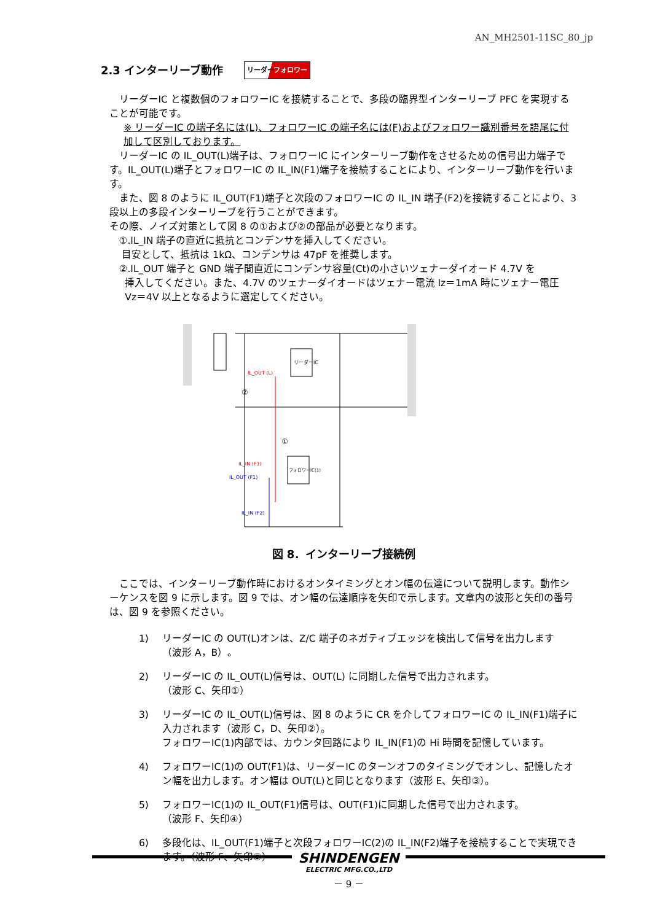AN_MH2501-11SC_80_jp
2.3 インターリーブ動作 リーダーフォロワー
リーダーIC と複数個のフォロワーIC を接続することで、多段の臨界型インターリーブ PFC を実現することが可能です。
※ リーダーIC の端子名には(L)、フォロワーIC の端子名には(F)およびフォロワー識別番号を語尾に付加して区別しております。
リーダーIC の IL_OUT(L)端子は、フォロワーIC にインターリーブ動作をさせるための信号出力端子です。IL_OUT(L)端子とフォロワーIC の IL_IN(F1)端子を接続することにより、インターリーブ動作を行います。
また、図 8 のように IL_OUT(F1)端子と次段のフォロワーIC の IL_IN 端子(F2)を接続することにより、3 段以上の多段インターリーブを行うことができます。
その際、ノイズ対策として図 8 の①および②の部品が必要となります。
①.IL_IN 端子の直近に抵抗とコンデンサを挿入してください。
目安として、抵抗は 1kΩ、コンデンサは 47pF を推奨します。
②.IL_OUT 端子と GND 端子間直近にコンデンサ容量(Ct)の小さいツェナーダイオード 4.7V を
挿入してください。また、4.7V のツェナーダイオードはツェナー電流 Iz＝1mA 時にツェナー電圧
Vz＝4V 以上となるように選定してください。
リーダーIC
フォロワーIC(1)
IL_OUT (L)
IL_IN (F1)
IL_OUT (F1)
IL_IN (F2)
②
①
図 8．インターリーブ接続例
ここでは、インターリーブ動作時におけるオンタイミングとオン幅の伝達について説明します。動作シーケンスを図 9 に示します。図 9 では、オン幅の伝達順序を矢印で示します。文章内の波形と矢印の番号は、図 9 を参照ください。
1) リーダーIC の OUT(L)オンは、Z/C 端子のネガティブエッジを検出して信号を出力します
（波形 A，B）。
2) リーダーIC の IL_OUT(L)信号は、OUT(L) に同期した信号で出力されます。
（波形 C、矢印①）
3) リーダーIC の IL_OUT(L)信号は、図 8 のように CR を介してフォロワーIC の IL_IN(F1)端子に入力されます（波形 C，D、矢印②）。
フォロワーIC(1)内部では、カウンタ回路により IL_IN(F1)の Hi 時間を記憶しています。
4) フォロワーIC(1)の OUT(F1)は、リーダーIC のターンオフのタイミングでオンし、記憶したオン幅を出力します。オン幅は OUT(L)と同じとなります（波形 E、矢印③）。
5) フォロワーIC(1)の IL_OUT(F1)信号は、OUT(F1)に同期した信号で出力されます。
（波形 F、矢印④）
6) 多段化は、IL_OUT(F1)端子と次段フォロワーIC(2)の IL_IN(F2)端子を接続することで実現できます。（波形 F、矢印⑤）
SHINDENGEN
ELECTRIC MFG.CO.,LTD
－ 9 －